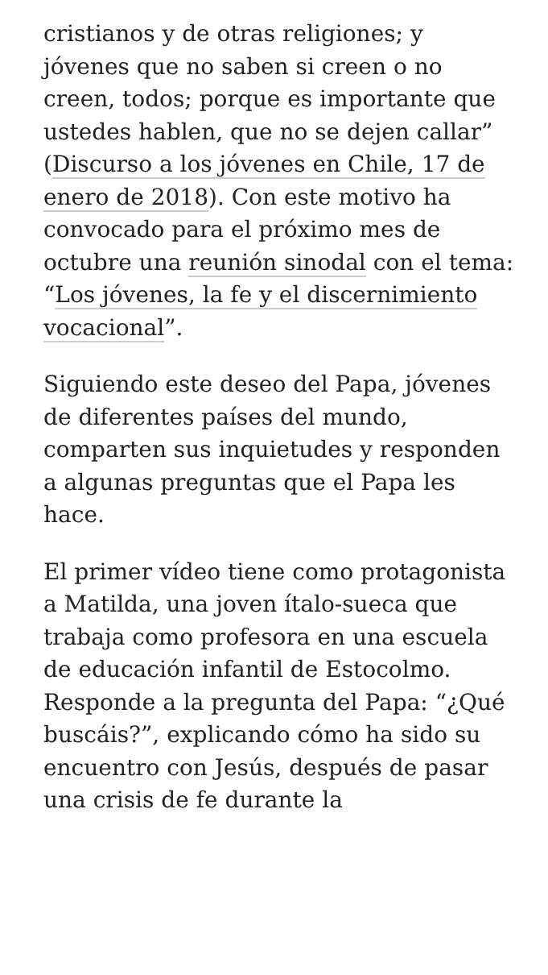cristianos y de otras religiones; y jóvenes que no saben si creen o no creen, todos; porque es importante que ustedes hablen, que no se dejen callar” (Discurso a los jóvenes en Chile, 17 de enero de 2018). Con este motivo ha convocado para el próximo mes de octubre una reunión sinodal con el tema: “Los jóvenes, la fe y el discernimiento vocacional”.
Siguiendo este deseo del Papa, jóvenes de diferentes países del mundo, comparten sus inquietudes y responden a algunas preguntas que el Papa les hace.
El primer vídeo tiene como protagonista a Matilda, una joven ítalo-sueca que trabaja como profesora en una escuela de educación infantil de Estocolmo. Responde a la pregunta del Papa: “¿Qué buscáis?”, explicando cómo ha sido su encuentro con Jesús, después de pasar una crisis de fe durante la